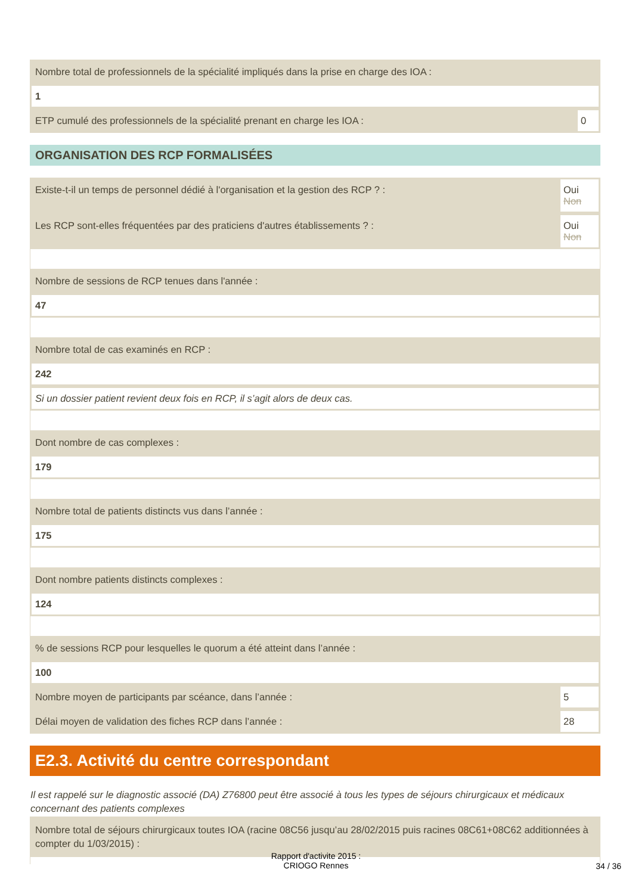Nombre total de professionnels de la spécialité impliqués dans la prise en charge des IOA :
1
ETP cumulé des professionnels de la spécialité prenant en charge les IOA :
0
ORGANISATION DES RCP FORMALISÉES
Existe-t-il un temps de personnel dédié à l'organisation et la gestion des RCP ? :
Oui
Non
Les RCP sont-elles fréquentées par des praticiens d'autres établissements ? :
Oui
Non
Nombre de sessions de RCP tenues dans l'année :
47
Nombre total de cas examinés en RCP :
242
Si un dossier patient revient deux fois en RCP, il s’agit alors de deux cas.
Dont nombre de cas complexes :
179
Nombre total de patients distincts vus dans l’année :
175
Dont nombre patients distincts complexes :
124
% de sessions RCP pour lesquelles le quorum a été atteint dans l’année :
100
Nombre moyen de participants par scéance, dans l’année :
5
Délai moyen de validation des fiches RCP dans l’année :
28
E2.3. Activité du centre correspondant
Il est rappelé sur le diagnostic associé (DA) Z76800 peut être associé à tous les types de séjours chirurgicaux et médicaux concernant des patients complexes
Nombre total de séjours chirurgicaux toutes IOA (racine 08C56 jusqu’au 28/02/2015 puis racines 08C61+08C62 additionnées à compter du 1/03/2015) :
Rapport d'activite 2015 :
CRIOGO Rennes
34 / 36